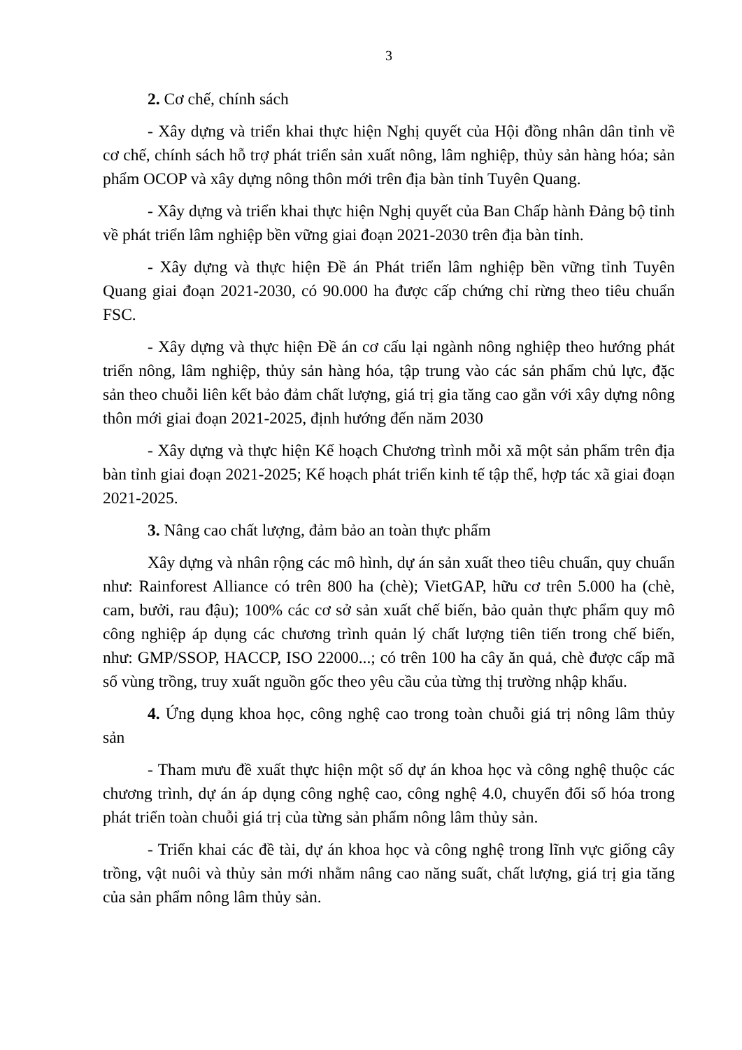3
2. Cơ chế, chính sách
- Xây dựng và triển khai thực hiện Nghị quyết của Hội đồng nhân dân tỉnh về cơ chế, chính sách hỗ trợ phát triển sản xuất nông, lâm nghiệp, thủy sản hàng hóa; sản phẩm OCOP và xây dựng nông thôn mới trên địa bàn tỉnh Tuyên Quang.
- Xây dựng và triển khai thực hiện Nghị quyết của Ban Chấp hành Đảng bộ tỉnh về phát triển lâm nghiệp bền vững giai đoạn 2021-2030 trên địa bàn tỉnh.
- Xây dựng và thực hiện Đề án Phát triển lâm nghiệp bền vững tỉnh Tuyên Quang giai đoạn 2021-2030, có 90.000 ha được cấp chứng chỉ rừng theo tiêu chuẩn FSC.
- Xây dựng và thực hiện Đề án cơ cấu lại ngành nông nghiệp theo hướng phát triển nông, lâm nghiệp, thủy sản hàng hóa, tập trung vào các sản phẩm chủ lực, đặc sản theo chuỗi liên kết bảo đảm chất lượng, giá trị gia tăng cao gắn với xây dựng nông thôn mới giai đoạn 2021-2025, định hướng đến năm 2030
- Xây dựng và thực hiện Kế hoạch Chương trình mỗi xã một sản phẩm trên địa bàn tỉnh giai đoạn 2021-2025; Kế hoạch phát triển kinh tế tập thể, hợp tác xã giai đoạn 2021-2025.
3. Nâng cao chất lượng, đảm bảo an toàn thực phẩm
Xây dựng và nhân rộng các mô hình, dự án sản xuất theo tiêu chuẩn, quy chuẩn như: Rainforest Alliance có trên 800 ha (chè); VietGAP, hữu cơ trên 5.000 ha (chè, cam, bưởi, rau đậu); 100% các cơ sở sản xuất chế biến, bảo quản thực phẩm quy mô công nghiệp áp dụng các chương trình quản lý chất lượng tiên tiến trong chế biến, như: GMP/SSOP, HACCP, ISO 22000...; có trên 100 ha cây ăn quả, chè được cấp mã số vùng trồng, truy xuất nguồn gốc theo yêu cầu của từng thị trường nhập khẩu.
4. Ứng dụng khoa học, công nghệ cao trong toàn chuỗi giá trị nông lâm thủy sản
- Tham mưu đề xuất thực hiện một số dự án khoa học và công nghệ thuộc các chương trình, dự án áp dụng công nghệ cao, công nghệ 4.0, chuyển đổi số hóa trong phát triển toàn chuỗi giá trị của từng sản phẩm nông lâm thủy sản.
- Triển khai các đề tài, dự án khoa học và công nghệ trong lĩnh vực giống cây trồng, vật nuôi và thủy sản mới nhằm nâng cao năng suất, chất lượng, giá trị gia tăng của sản phẩm nông lâm thủy sản.